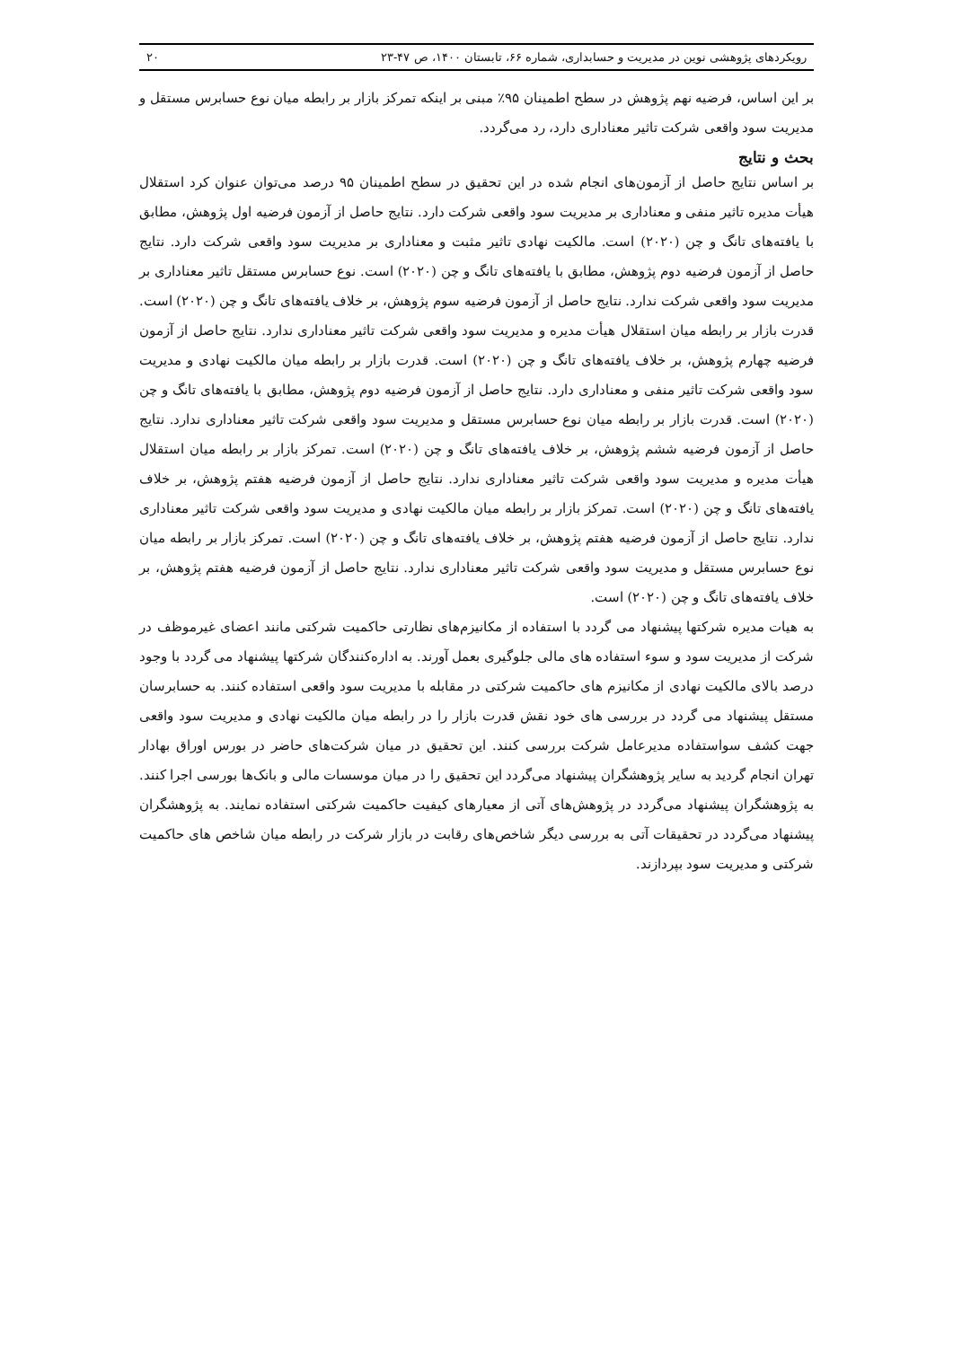رویکردهای پژوهشی نوین در مدیریت و حسابداری، شماره ۶۶، تابستان ۱۴۰۰، ص ۴۷-۲۳ ۲۰
بر این اساس، فرضیه نهم پژوهش در سطح اطمینان ۹۵٪ مبنی بر اینکه تمرکز بازار بر رابطه میان نوع حسابرس مستقل و مدیریت سود واقعی شرکت تاثیر معناداری دارد، رد می‌گردد.
بحث و نتایج
بر اساس نتایج حاصل از آزمون‌های انجام شده در این تحقیق در سطح اطمینان ۹۵ درصد می‌توان عنوان کرد استقلال هیأت مدیره تاثیر منفی و معناداری بر مدیریت سود واقعی شرکت دارد. نتایج حاصل از آزمون فرضیه اول پژوهش، مطابق با یافته‌های تانگ و چن (۲۰۲۰) است. مالکیت نهادی تاثیر مثبت و معناداری بر مدیریت سود واقعی شرکت دارد. نتایج حاصل از آزمون فرضیه دوم پژوهش، مطابق با یافته‌های تانگ و چن (۲۰۲۰) است. نوع حسابرس مستقل تاثیر معناداری بر مدیریت سود واقعی شرکت ندارد. نتایج حاصل از آزمون فرضیه سوم پژوهش، بر خلاف یافته‌های تانگ و چن (۲۰۲۰) است. قدرت بازار بر رابطه میان استقلال هیأت مدیره و مدیریت سود واقعی شرکت تاثیر معناداری ندارد. نتایج حاصل از آزمون فرضیه چهارم پژوهش، بر خلاف یافته‌های تانگ و چن (۲۰۲۰) است. قدرت بازار بر رابطه میان مالکیت نهادی و مدیریت سود واقعی شرکت تاثیر منفی و معناداری دارد. نتایج حاصل از آزمون فرضیه دوم پژوهش، مطابق با یافته‌های تانگ و چن (۲۰۲۰) است. قدرت بازار بر رابطه میان نوع حسابرس مستقل و مدیریت سود واقعی شرکت تاثیر معناداری ندارد. نتایج حاصل از آزمون فرضیه ششم پژوهش، بر خلاف یافته‌های تانگ و چن (۲۰۲۰) است. تمرکز بازار بر رابطه میان استقلال هیأت مدیره و مدیریت سود واقعی شرکت تاثیر معناداری ندارد. نتایج حاصل از آزمون فرضیه هفتم پژوهش، بر خلاف یافته‌های تانگ و چن (۲۰۲۰) است. تمرکز بازار بر رابطه میان مالکیت نهادی و مدیریت سود واقعی شرکت تاثیر معناداری ندارد. نتایج حاصل از آزمون فرضیه هفتم پژوهش، بر خلاف یافته‌های تانگ و چن (۲۰۲۰) است. تمرکز بازار بر رابطه میان نوع حسابرس مستقل و مدیریت سود واقعی شرکت تاثیر معناداری ندارد. نتایج حاصل از آزمون فرضیه هفتم پژوهش، بر خلاف یافته‌های تانگ و چن (۲۰۲۰) است.
به هیات مدیره شرکتها پیشنهاد می گردد با استفاده از مکانیزم‌های نظارتی حاکمیت شرکتی مانند اعضای غیرموظف در شرکت از مدیریت سود و سوء استفاده های مالی جلوگیری بعمل آورند. به اداره‌کنندگان شرکتها پیشنهاد می گردد با وجود درصد بالای مالکیت نهادی از مکانیزم های حاکمیت شرکتی در مقابله با مدیریت سود واقعی استفاده کنند. به حسابرسان مستقل پیشنهاد می گردد در بررسی های خود نقش قدرت بازار را در رابطه میان مالکیت نهادی و مدیریت سود واقعی جهت کشف سواستفاده مدیرعامل شرکت بررسی کنند. این تحقیق در میان شرکت‌های حاضر در بورس اوراق بهادار تهران انجام گردید به سایر پژوهشگران پیشنهاد می‌گردد این تحقیق را در میان موسسات مالی و بانک‌ها بورسی اجرا کنند. به پژوهشگران پیشنهاد می‌گردد در پژوهش‌های آتی از معیارهای کیفیت حاکمیت شرکتی استفاده نمایند. به پژوهشگران پیشنهاد می‌گردد در تحقیقات آتی به بررسی دیگر شاخص‌های رقابت در بازار شرکت در رابطه میان شاخص های حاکمیت شرکتی و مدیریت سود بپردازند.